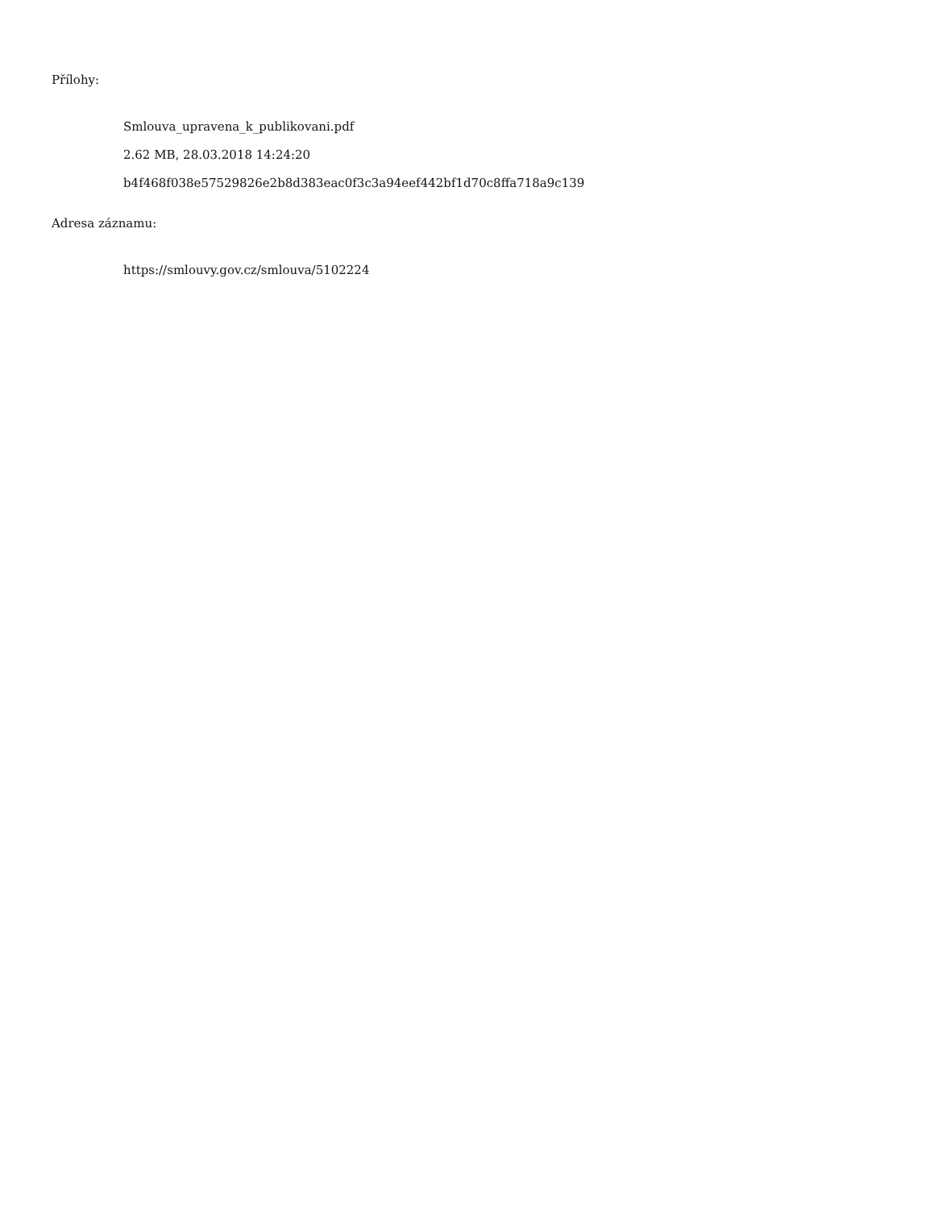Přílohy:
Smlouva_upravena_k_publikovani.pdf
2.62 MB, 28.03.2018 14:24:20
b4f468f038e57529826e2b8d383eac0f3c3a94eef442bf1d70c8ffa718a9c139
Adresa záznamu:
https://smlouvy.gov.cz/smlouva/5102224